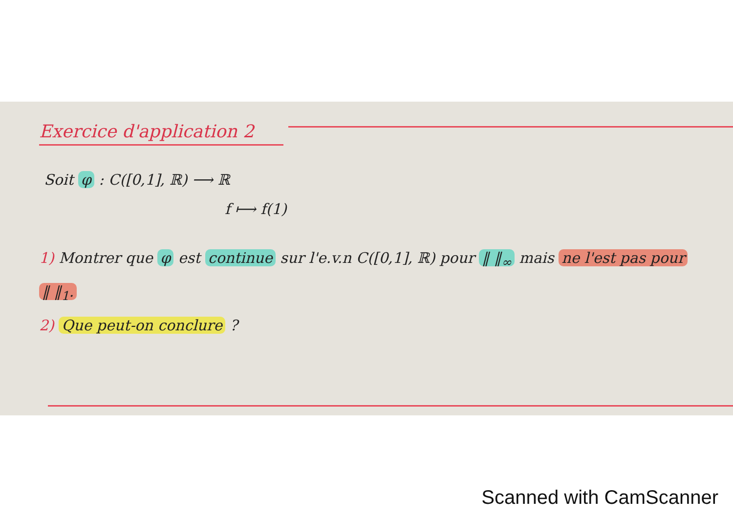Exercice d'application 2
Soit φ : C([0,1], ℝ) ⟶ ℝ
f ⟼ f(1)
1) Montrer que φ est continue sur l'e.v.n C([0,1], ℝ) pour ‖ ‖<sub>∞</sub> mais ne l'est pas pour ‖ ‖<sub>1</sub>.
2) Que peut-on conclure ?
Scanned with CamScanner